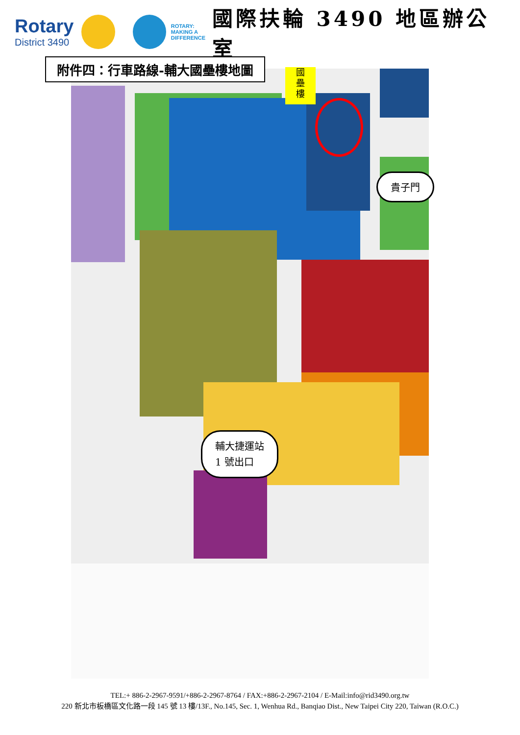Rotary
District 3490
ROTARY:
MAKING A
DIFFERENCE
國際扶輪 3490 地區辦公室
國
壘
樓
附件四：行車路線-輔大國壘樓地圖
貴子門
輔大捷運站
1 號出口
TEL:+ 886-2-2967-9591/+886-2-2967-8764 / FAX:+886-2-2967-2104 / E-Mail:info@rid3490.org.tw
220 新北市板橋區文化路一段 145 號 13 樓/13F., No.145, Sec. 1, Wenhua Rd., Banqiao Dist., New Taipei City 220, Taiwan (R.O.C.)